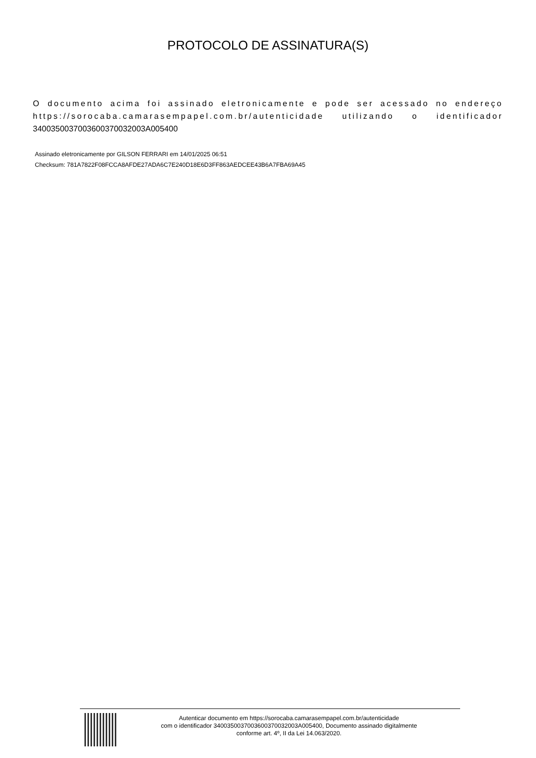PROTOCOLO DE ASSINATURA(S)
O documento acima foi assinado eletronicamente e pode ser acessado no endereço https://sorocaba.camarasempapel.com.br/autenticidade utilizando o identificador 340035003700360037003200​3A005400
Assinado eletronicamente por GILSON FERRARI em 14/01/2025 06:51
Checksum: 781A7822F08FCCA8AFDE27ADA6C7E240D18E6D3FF863AEDCEE43B6A7FBA69A45
Autenticar documento em https://sorocaba.camarasempapel.com.br/autenticidade
com o identificador 3400350037003600370032003A005400, Documento assinado digitalmente
conforme art. 4º, II da Lei 14.063/2020.